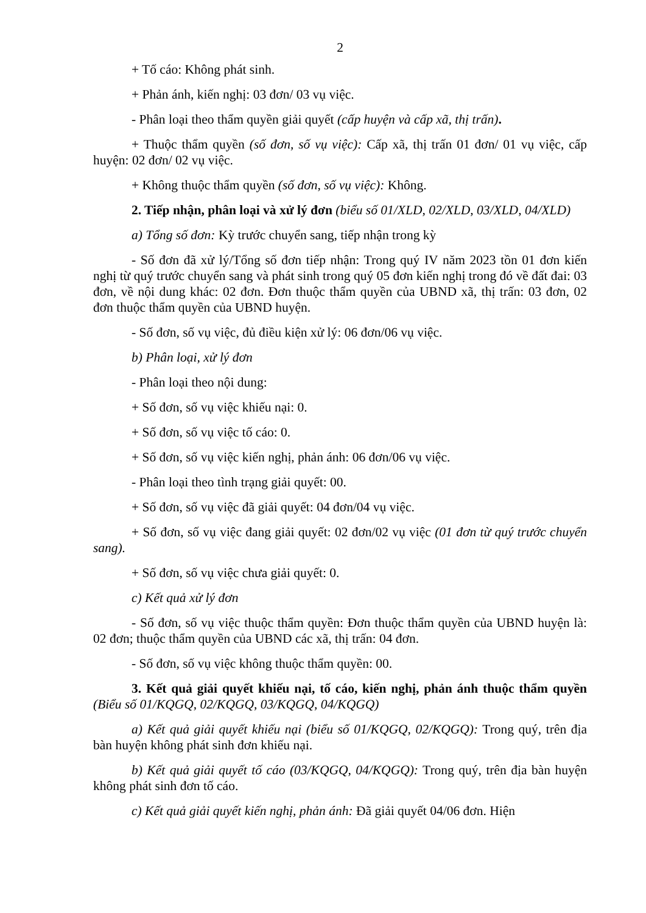2
+ Tố cáo: Không phát sinh.
+ Phản ánh, kiến nghị: 03 đơn/ 03 vụ việc.
- Phân loại theo thẩm quyền giải quyết (cấp huyện và cấp xã, thị trấn).
+ Thuộc thẩm quyền (số đơn, số vụ việc): Cấp xã, thị trấn 01 đơn/ 01 vụ việc, cấp huyện: 02 đơn/ 02 vụ việc.
+ Không thuộc thẩm quyền (số đơn, số vụ việc): Không.
2. Tiếp nhận, phân loại và xử lý đơn (biểu số 01/XLD, 02/XLD, 03/XLD, 04/XLD)
a) Tổng số đơn: Kỳ trước chuyển sang, tiếp nhận trong kỳ
- Số đơn đã xử lý/Tổng số đơn tiếp nhận: Trong quý IV năm 2023 tồn 01 đơn kiến nghị từ quý trước chuyển sang và phát sinh trong quý 05 đơn kiến nghị trong đó về đất đai: 03 đơn, về nội dung khác: 02 đơn. Đơn thuộc thẩm quyền của UBND xã, thị trấn: 03 đơn, 02 đơn thuộc thẩm quyền của UBND huyện.
- Số đơn, số vụ việc, đủ điều kiện xử lý: 06 đơn/06 vụ việc.
b) Phân loại, xử lý đơn
- Phân loại theo nội dung:
+ Số đơn, số vụ việc khiếu nại: 0.
+ Số đơn, số vụ việc tố cáo: 0.
+ Số đơn, số vụ việc kiến nghị, phản ánh: 06 đơn/06 vụ việc.
- Phân loại theo tình trạng giải quyết: 00.
+ Số đơn, số vụ việc đã giải quyết: 04 đơn/04 vụ việc.
+ Số đơn, số vụ việc đang giải quyết: 02 đơn/02 vụ việc (01 đơn từ quý trước chuyển sang).
+ Số đơn, số vụ việc chưa giải quyết: 0.
c) Kết quả xử lý đơn
- Số đơn, số vụ việc thuộc thẩm quyền: Đơn thuộc thẩm quyền của UBND huyện là: 02 đơn; thuộc thẩm quyền của UBND các xã, thị trấn: 04 đơn.
- Số đơn, số vụ việc không thuộc thẩm quyền: 00.
3. Kết quả giải quyết khiếu nại, tố cáo, kiến nghị, phản ánh thuộc thẩm quyền (Biểu số 01/KQGQ, 02/KQGQ, 03/KQGQ, 04/KQGQ)
a) Kết quả giải quyết khiếu nại (biểu số 01/KQGQ, 02/KQGQ): Trong quý, trên địa bàn huyện không phát sinh đơn khiếu nại.
b) Kết quả giải quyết tố cáo (03/KQGQ, 04/KQGQ): Trong quý, trên địa bàn huyện không phát sinh đơn tố cáo.
c) Kết quả giải quyết kiến nghị, phản ánh: Đã giải quyết 04/06 đơn. Hiện